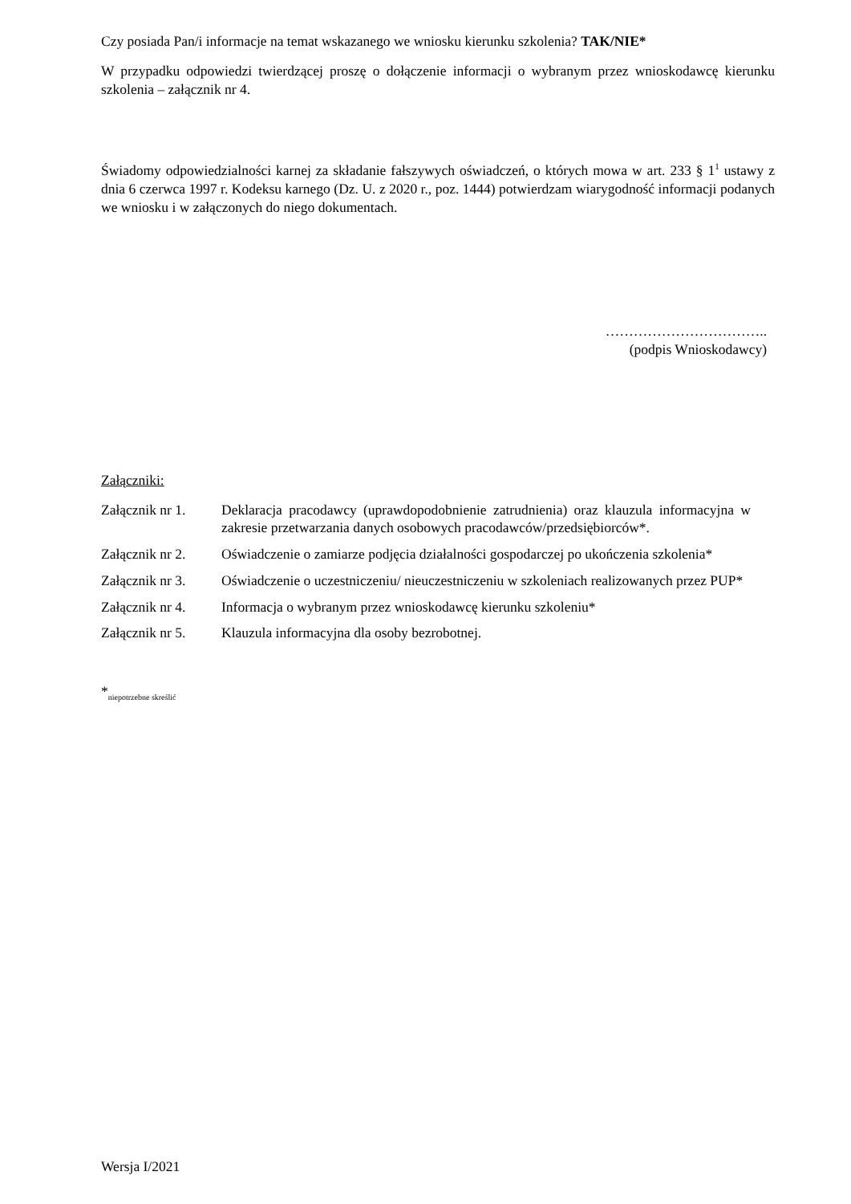Czy posiada Pan/i informacje na temat wskazanego we wniosku kierunku szkolenia? TAK/NIE*
W przypadku odpowiedzi twierdzącej proszę o dołączenie informacji o wybranym przez wnioskodawcę kierunku szkolenia – załącznik nr 4.
Świadomy odpowiedzialności karnej za składanie fałszywych oświadczeń, o których mowa w art. 233 § 1<sup>1</sup> ustawy z dnia 6 czerwca 1997 r. Kodeksu karnego (Dz. U. z 2020 r., poz. 1444) potwierdzam wiarygodność informacji podanych we wniosku i w załączonych do niego dokumentach.
……………………………..
(podpis Wnioskodawcy)
Załączniki:
| Załącznik nr 1. | Deklaracja pracodawcy (uprawdopodobnienie zatrudnienia) oraz klauzula informacyjna w zakresie przetwarzania danych osobowych pracodawców/przedsiębiorców*. |
| Załącznik nr 2. | Oświadczenie o zamiarze podjęcia działalności gospodarczej po ukończenia szkolenia* |
| Załącznik nr 3. | Oświadczenie o uczestniczeniu/ nieuczestniczeniu w szkoleniach realizowanych przez PUP* |
| Załącznik nr 4. | Informacja o wybranym przez wnioskodawcę kierunku szkoleniu* |
| Załącznik nr 5. | Klauzula informacyjna dla osoby bezrobotnej. |
*<sub>niepotrzebne skreślić</sub>
Wersja I/2021